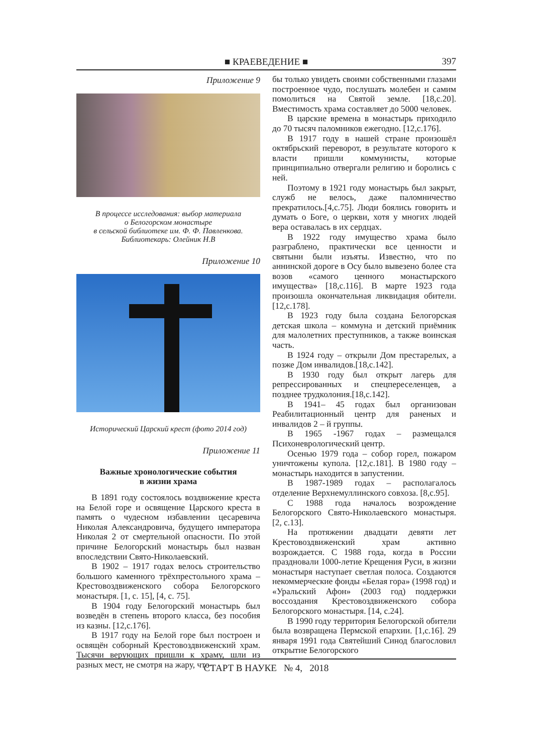■ КРАЕВЕДЕНИЕ ■
397
Приложение 9
В процессе исследования: выбор материала
о Белогорском монастыре
в сельской библиотеке им. Ф. Ф. Павленкова.
Библиотекарь: Олейник Н.В
Приложение 10
Исторический Царский крест (фото 2014 год)
Приложение 11
Важные хронологические события
в жизни храма
В 1891 году состоялось воздвижение креста на Белой горе и освящение Царского креста в память о чудесном избавлении цесаревича Николая Александровича, будущего императора Николая 2 от смертельной опасности. По этой причине Белогорский монастырь был назван впоследствии Свято-Николаевский.
В 1902 – 1917 годах велось строительство большого каменного трёхпрестольного храма – Крестовоздвиженского собора Белогорского монастыря. [1, с. 15], [4, с. 75].
В 1904 году Белогорский монастырь был возведён в степень второго класса, без пособия из казны. [12,с.176].
В 1917 году на Белой горе был построен и освящён соборный Крестовоздвиженский храм. Тысячи верующих пришли к храму, шли из разных мест, не смотря на жару, что-
бы только увидеть своими собственными глазами построенное чудо, послушать молебен и самим помолиться на Святой земле. [18,с.20]. Вместимость храма составляет до 5000 человек.
В царские времена в монастырь приходило до 70 тысяч паломников ежегодно. [12,с.176].
В 1917 году в нашей стране произошёл октябрьский переворот, в результате которого к власти пришли коммунисты, которые принципиально отвергали религию и боролись с ней.
Поэтому в 1921 году монастырь был закрыт, служб не велось, даже паломничество прекратилось.[4,с.75]. Люди боялись говорить и думать о Боге, о церкви, хотя у многих людей вера оставалась в их сердцах.
В 1922 году имущество храма было разграблено, практически все ценности и святыни были изъяты. Известно, что по аннинской дороге в Осу было вывезено более ста возов «самого ценного монастырского имущества» [18,с.116]. В марте 1923 года произошла окончательная ликвидация обители. [12,с.178].
В 1923 году была создана Белогорская детская школа – коммуна и детский приёмник для малолетних преступников, а также воинская часть.
В 1924 году – открыли Дом престарелых, а позже Дом инвалидов.[18,с.142].
В 1930 году был открыт лагерь для репрессированных и спецпереселенцев, а позднее трудколония.[18,с.142].
В 1941– 45 годах был организован Реабилитационный центр для раненых и инвалидов 2 – й группы.
В 1965 -1967 годах – размещался Психоневрологический центр.
Осенью 1979 года – собор горел, пожаром уничтожены купола. [12,с.181]. В 1980 году – монастырь находится в запустении.
В 1987-1989 годах – располагалось отделение Верхнемуллинского совхоза. [8,с.95].
С 1988 года началось возрождение Белогорского Свято-Николаевского монастыря. [2, с.13].
На протяжении двадцати девяти лет Крестовоздвиженский храм активно возрождается. С 1988 года, когда в России праздновали 1000-летие Крещения Руси, в жизни монастыря наступает светлая полоса. Создаются некоммерческие фонды «Белая гора» (1998 год) и «Уральский Афон» (2003 год) поддержки воссоздания Крестовоздвиженского собора Белогорского монастыря. [14, с.24].
В 1990 году территория Белогорской обители была возвращена Пермской епархии. [1,с.16]. 29 января 1991 года Святейший Синод благословил открытие Белогорского
СТАРТ В НАУКЕ № 4, 2018